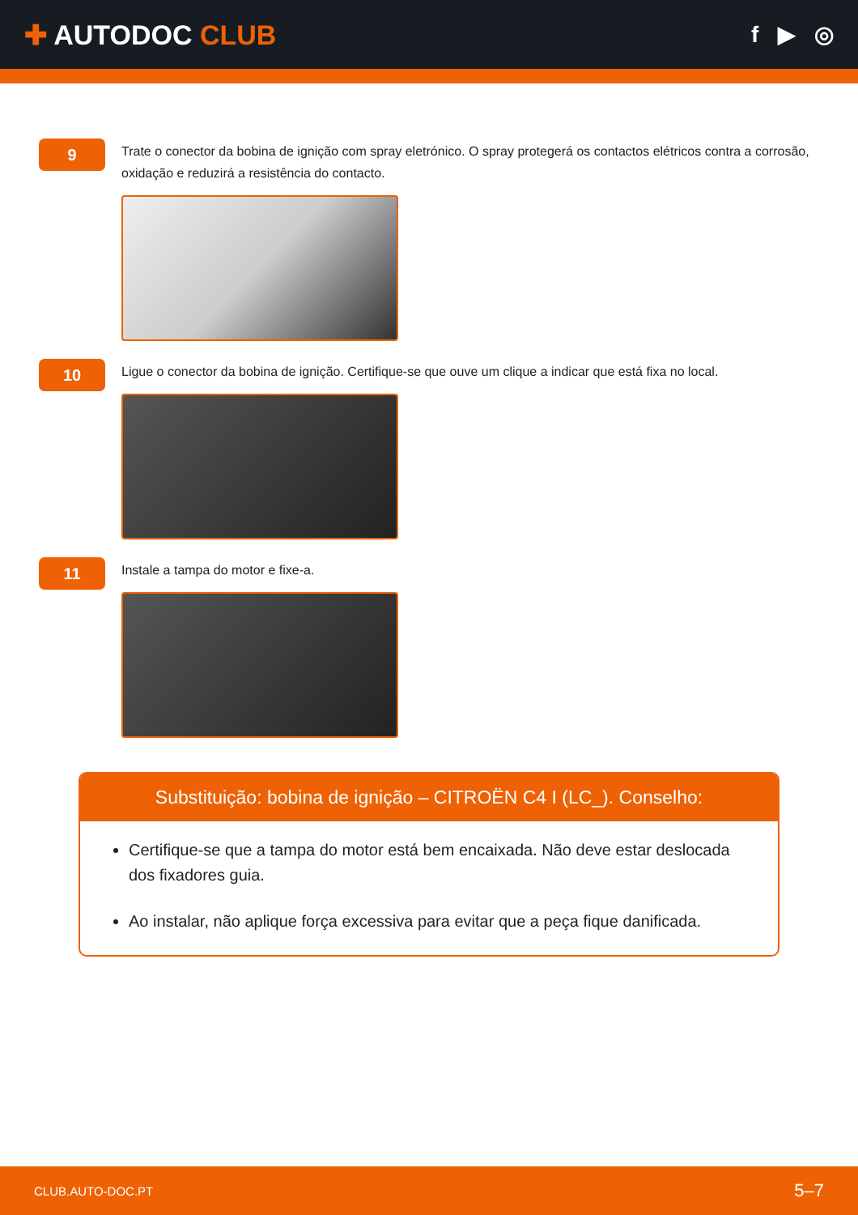✚ AUTODOC CLUB
f ▶ ◎
9
Trate o conector da bobina de ignição com spray eletrónico. O spray protegerá os contactos elétricos contra a corrosão, oxidação e reduzirá a resistência do contacto.
10
Ligue o conector da bobina de ignição. Certifique-se que ouve um clique a indicar que está fixa no local.
11
Instale a tampa do motor e fixe-a.
Substituição: bobina de ignição – CITROËN C4 I (LC_). Conselho:
Certifique-se que a tampa do motor está bem encaixada. Não deve estar deslocada dos fixadores guia.
Ao instalar, não aplique força excessiva para evitar que a peça fique danificada.
CLUB.AUTO-DOC.PT 5–7